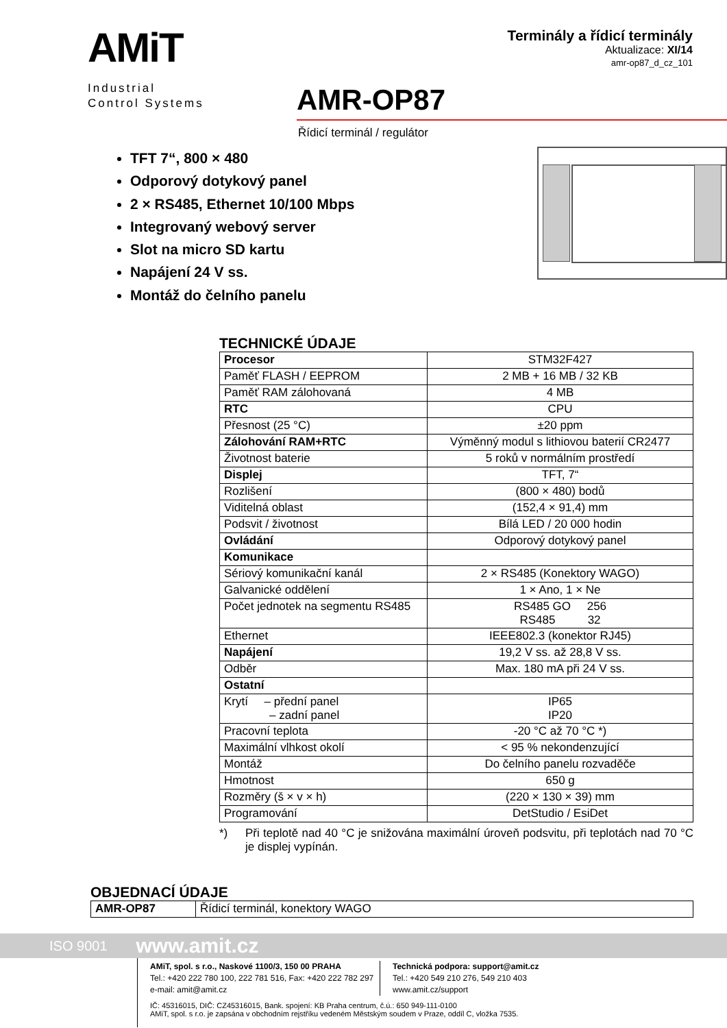AMiT
Industrial
Control Systems
Terminály a řídicí terminály
Aktualizace: XI/14
amr-op87_d_cz_101
AMR-OP87
Řídicí terminál / regulátor
TFT 7“, 800 × 480
Odporový dotykový panel
2 × RS485, Ethernet 10/100 Mbps
Integrovaný webový server
Slot na micro SD kartu
Napájení 24 V ss.
Montáž do čelního panelu
TECHNICKÉ ÚDAJE
| Procesor | STM32F427 |
| Paměť FLASH / EEPROM | 2 MB + 16 MB / 32 KB |
| Paměť RAM zálohovaná | 4 MB |
| RTC | CPU |
| Přesnost (25 °C) | ±20 ppm |
| Zálohování RAM+RTC | Výměnný modul s lithiovou baterií CR2477 |
| Životnost baterie | 5 roků v normálním prostředí |
| Displej | TFT, 7“ |
| Rozlišení | (800 × 480) bodů |
| Viditelná oblast | (152,4 × 91,4) mm |
| Podsvit / životnost | Bílá LED / 20 000 hodin |
| Ovládání | Odporový dotykový panel |
| Komunikace | |
| Sériový komunikační kanál | 2 × RS485 (Konektory WAGO) |
| Galvanické oddělení | 1 × Ano, 1 × Ne |
| Počet jednotek na segmentu RS485 | RS485 GO 256 RS485 32 |
| Ethernet | IEEE802.3 (konektor RJ45) |
| Napájení | 19,2 V ss. až 28,8 V ss. |
| Odběr | Max. 180 mA při 24 V ss. |
| Ostatní | |
| Krytí – přední panel – zadní panel | IP65 IP20 |
| Pracovní teplota | -20 °C až 70 °C *) |
| Maximální vlhkost okolí | < 95 % nekondenzující |
| Montáž | Do čelního panelu rozvaděče |
| Hmotnost | 650 g |
| Rozměry (š × v × h) | (220 × 130 × 39) mm |
| Programování | DetStudio / EsiDet |
*) Při teplotě nad 40 °C je snižována maximální úroveň podsvitu, při teplotách nad 70 °C je displej vypínán.
OBJEDNACÍ ÚDAJE
| AMR-OP87 | Řídicí terminál, konektory WAGO |
ISO 9001 www.amit.cz
AMiT, spol. s r.o., Naskové 1100/3, 150 00 PRAHA
Tel.: +420 222 780 100, 222 781 516, Fax: +420 222 782 297
e-mail: amit@amit.cz
Technická podpora: support@amit.cz
Tel.: +420 549 210 276, 549 210 403
www.amit.cz/support
IČ: 45316015, DIČ: CZ45316015, Bank. spojení: KB Praha centrum, č.ú.: 650 949-111-0100
AMiT, spol. s r.o. je zapsána v obchodním rejstříku vedeném Městským soudem v Praze, oddíl C, vložka 7535.